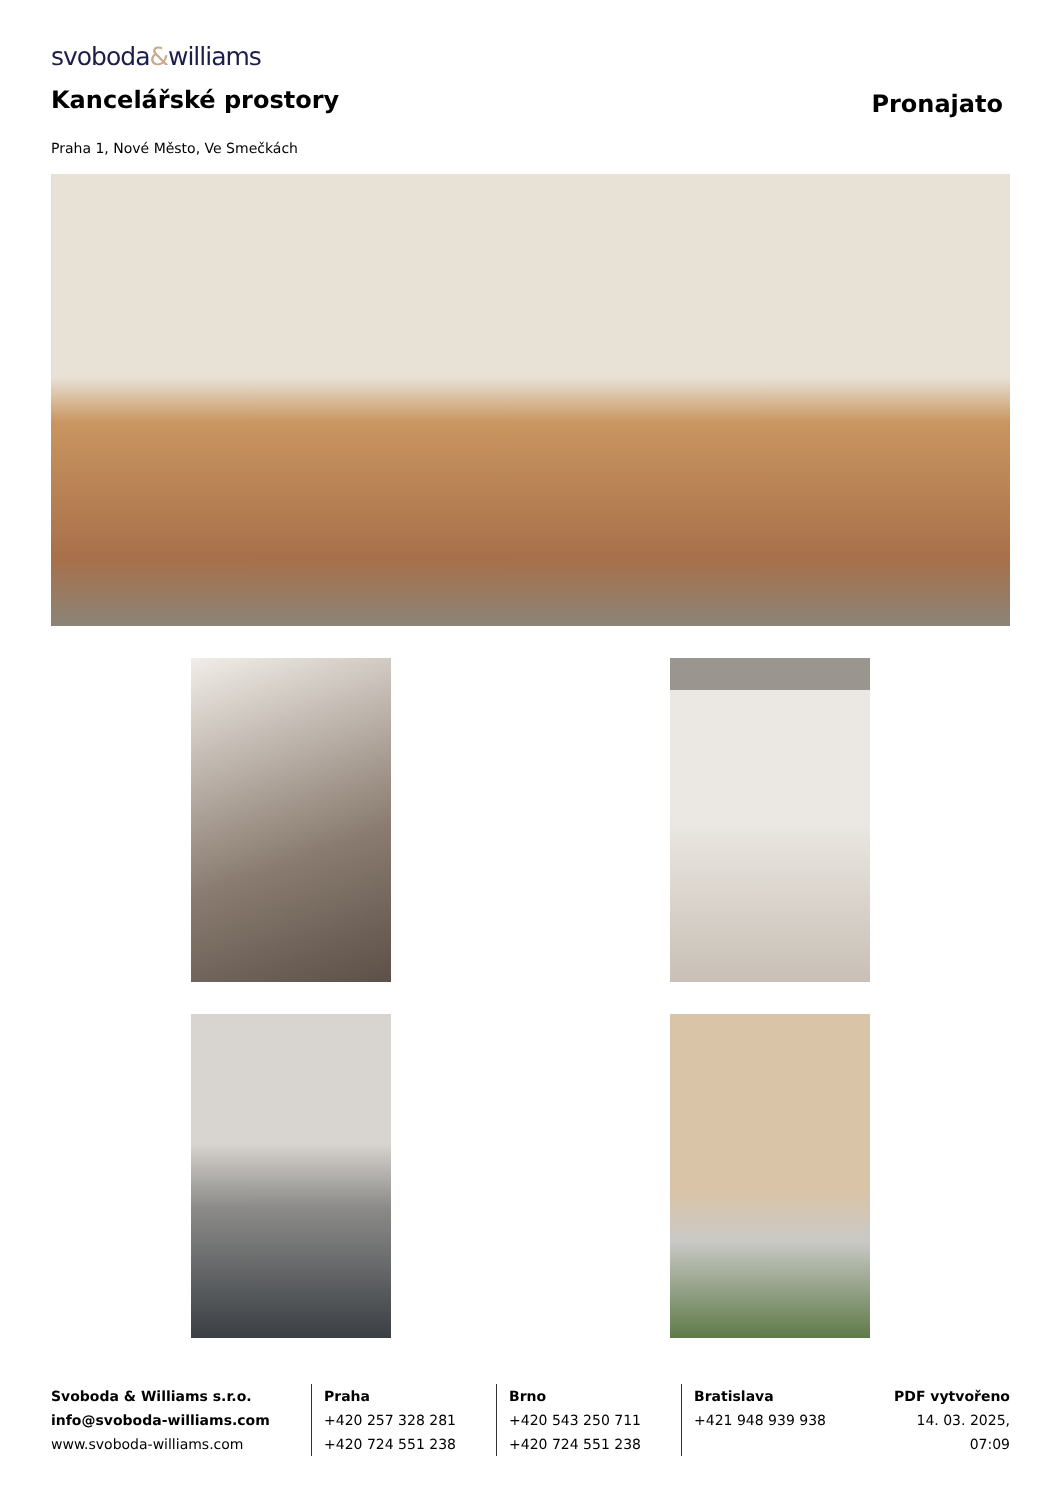svoboda&williams
Kancelářské prostory
Pronajato
Praha 1, Nové Město, Ve Smečkách
Svoboda & Williams s.r.o.
info@svoboda-williams.com
www.svoboda-williams.com
Praha
+420 257 328 281
+420 724 551 238
Brno
+420 543 250 711
+420 724 551 238
Bratislava
+421 948 939 938
PDF vytvořeno
14. 03. 2025, 07:09